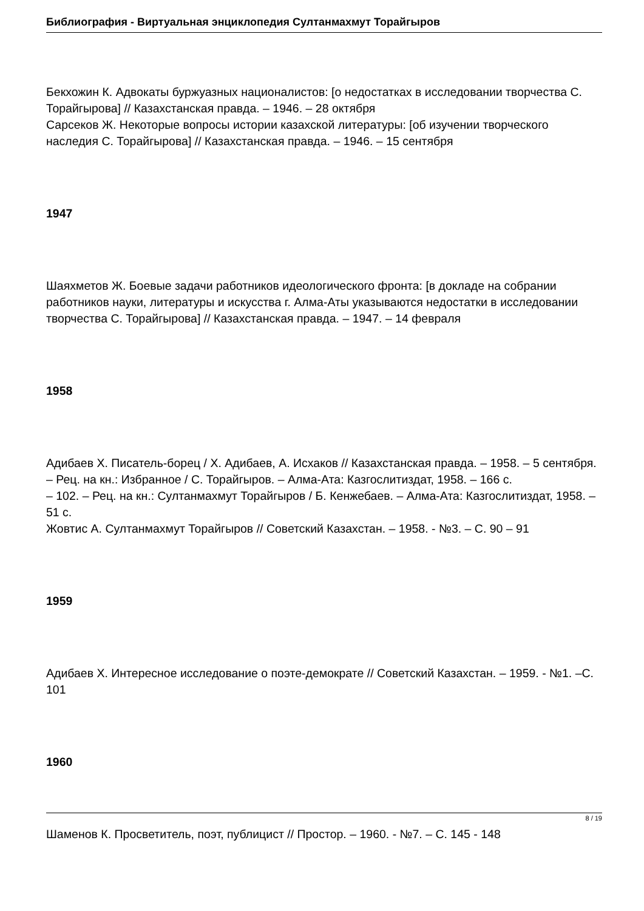Библиография - Виртуальная энциклопедия Султанмахмут Торайгыров
Бекхожин К. Адвокаты буржуазных националистов: [о недостатках в исследовании творчества С. Торайгырова] // Казахстанская правда. – 1946. – 28 октября
Сарсеков Ж. Некоторые вопросы истории казахской литературы: [об изучении творческого наследия С. Торайгырова] // Казахстанская правда. – 1946. – 15 сентября
1947
Шаяхметов Ж. Боевые задачи работников идеологического фронта: [в докладе на собрании работников науки, литературы и искусства г. Алма-Аты указываются недостатки в исследовании творчества С. Торайгырова] // Казахстанская правда. – 1947. – 14 февраля
1958
Адибаев Х. Писатель-борец / Х. Адибаев, А. Исхаков // Казахстанская правда. – 1958. – 5 сентября. – Рец. на кн.: Избранное / С. Торайгыров. – Алма-Ата: Казгослитиздат, 1958. – 166 с.
– 102. – Рец. на кн.: Султанмахмут Торайгыров / Б. Кенжебаев. – Алма-Ата: Казгослитиздат, 1958. – 51 с.
Жовтис А. Султанмахмут Торайгыров // Советский Казахстан. – 1958. - №3. – С. 90 – 91
1959
Адибаев Х. Интересное исследование о поэте-демократе // Советский Казахстан. – 1959. - №1. –С. 101
1960
Шаменов К. Просветитель, поэт, публицист // Простор. – 1960. - №7. – С. 145 - 148
8 / 19